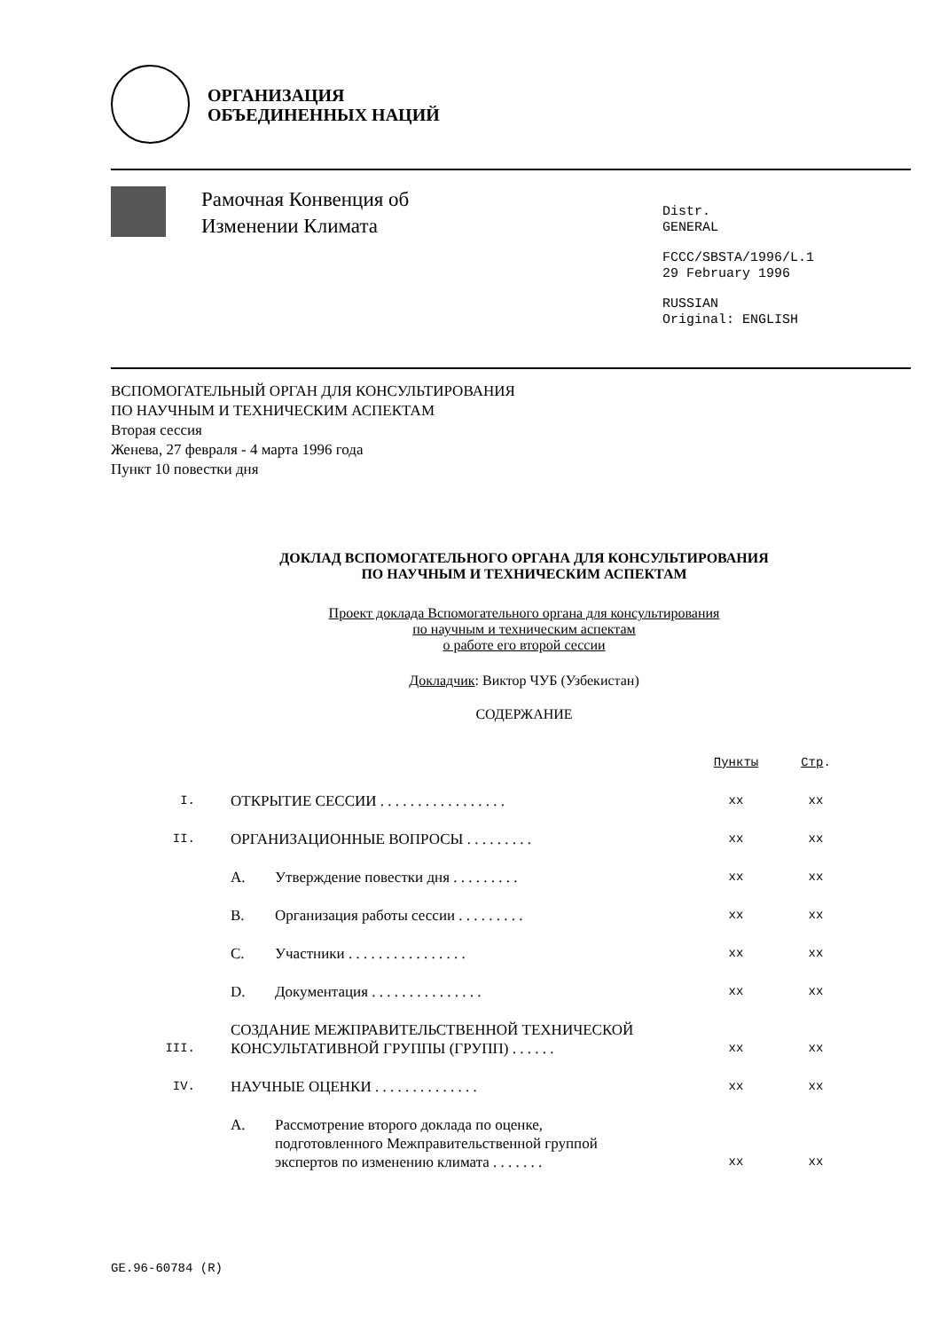ОРГАНИЗАЦИЯ
ОБЪЕДИНЕННЫХ НАЦИЙ
Рамочная Конвенция об
Изменении Климата
Distr.
GENERAL
FCCC/SBSTA/1996/L.1
29 February 1996
RUSSIAN
Original: ENGLISH
ВСПОМОГАТЕЛЬНЫЙ ОРГАН ДЛЯ КОНСУЛЬТИРОВАНИЯ
ПО НАУЧНЫМ И ТЕХНИЧЕСКИМ АСПЕКТАМ
Вторая сессия
Женева, 27 февраля - 4 марта 1996 года
Пункт 10 повестки дня
ДОКЛАД ВСПОМОГАТЕЛЬНОГО ОРГАНА ДЛЯ КОНСУЛЬТИРОВАНИЯ
ПО НАУЧНЫМ И ТЕХНИЧЕСКИМ АСПЕКТАМ
Проект доклада Вспомогательного органа для консультирования
по научным и техническим аспектам
о работе его второй сессии
Докладчик: Виктор ЧУБ (Узбекистан)
СОДЕРЖАНИЕ
| | | | Пункты | Стр . |
| I. | ОТКРЫТИЕ СЕССИИ . . . . . . . . . . . . . . . . . | | xx | xx |
| II. | ОРГАНИЗАЦИОННЫЕ ВОПРОСЫ . . . . . . . . . | | xx | xx |
| | A. | Утверждение повестки дня . . . . . . . . . | xx | xx |
| | B. | Организация работы сессии . . . . . . . . . | xx | xx |
| | C. | Участники . . . . . . . . . . . . . . . . | xx | xx |
| | D. | Документация . . . . . . . . . . . . . . . | xx | xx |
| III. | СОЗДАНИЕ МЕЖПРАВИТЕЛЬСТВЕННОЙ ТЕХНИЧЕСКОЙ КОНСУЛЬТАТИВНОЙ ГРУППЫ (ГРУПП) . . . . . . | | xx | xx |
| IV. | НАУЧНЫЕ ОЦЕНКИ . . . . . . . . . . . . . . | | xx | xx |
| | A. | Рассмотрение второго доклада по оценке, подготовленного Межправительственной группой экспертов по изменению климата . . . . . . . | xx | xx |
GE.96-60784 (R)